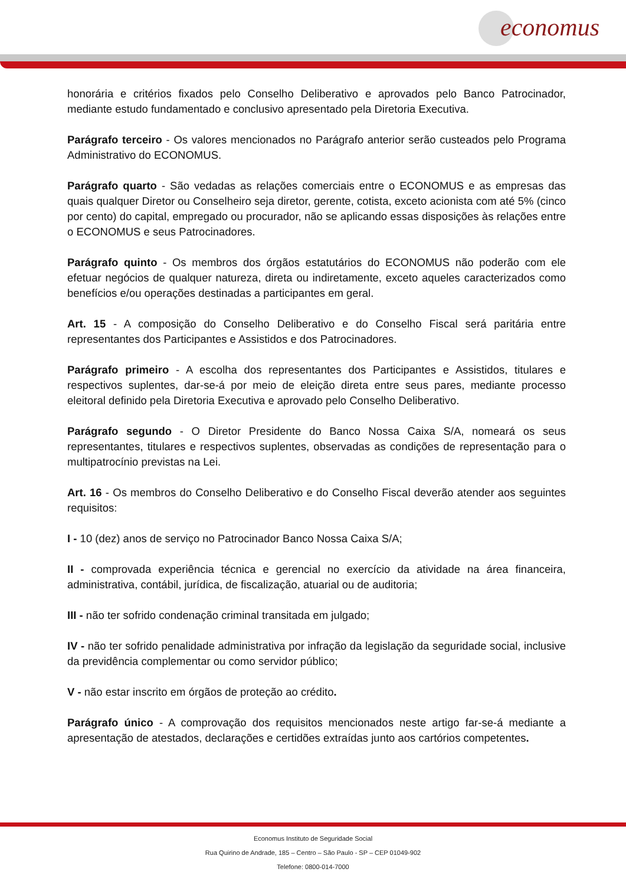economus
honorária e critérios fixados pelo Conselho Deliberativo e aprovados pelo Banco Patrocinador, mediante estudo fundamentado e conclusivo apresentado pela Diretoria Executiva.
Parágrafo terceiro - Os valores mencionados no Parágrafo anterior serão custeados pelo Programa Administrativo do ECONOMUS.
Parágrafo quarto - São vedadas as relações comerciais entre o ECONOMUS e as empresas das quais qualquer Diretor ou Conselheiro seja diretor, gerente, cotista, exceto acionista com até 5% (cinco por cento) do capital, empregado ou procurador, não se aplicando essas disposições às relações entre o ECONOMUS e seus Patrocinadores.
Parágrafo quinto - Os membros dos órgãos estatutários do ECONOMUS não poderão com ele efetuar negócios de qualquer natureza, direta ou indiretamente, exceto aqueles caracterizados como benefícios e/ou operações destinadas a participantes em geral.
Art. 15 - A composição do Conselho Deliberativo e do Conselho Fiscal será paritária entre representantes dos Participantes e Assistidos e dos Patrocinadores.
Parágrafo primeiro - A escolha dos representantes dos Participantes e Assistidos, titulares e respectivos suplentes, dar-se-á por meio de eleição direta entre seus pares, mediante processo eleitoral definido pela Diretoria Executiva e aprovado pelo Conselho Deliberativo.
Parágrafo segundo - O Diretor Presidente do Banco Nossa Caixa S/A, nomeará os seus representantes, titulares e respectivos suplentes, observadas as condições de representação para o multipatrocínio previstas na Lei.
Art. 16 - Os membros do Conselho Deliberativo e do Conselho Fiscal deverão atender aos seguintes requisitos:
I - 10 (dez) anos de serviço no Patrocinador Banco Nossa Caixa S/A;
II - comprovada experiência técnica e gerencial no exercício da atividade na área financeira, administrativa, contábil, jurídica, de fiscalização, atuarial ou de auditoria;
III - não ter sofrido condenação criminal transitada em julgado;
IV - não ter sofrido penalidade administrativa por infração da legislação da seguridade social, inclusive da previdência complementar ou como servidor público;
V - não estar inscrito em órgãos de proteção ao crédito.
Parágrafo único - A comprovação dos requisitos mencionados neste artigo far-se-á mediante a apresentação de atestados, declarações e certidões extraídas junto aos cartórios competentes.
Economus Instituto de Seguridade Social
Rua Quirino de Andrade, 185 – Centro – São Paulo - SP – CEP 01049-902
Telefone: 0800-014-7000